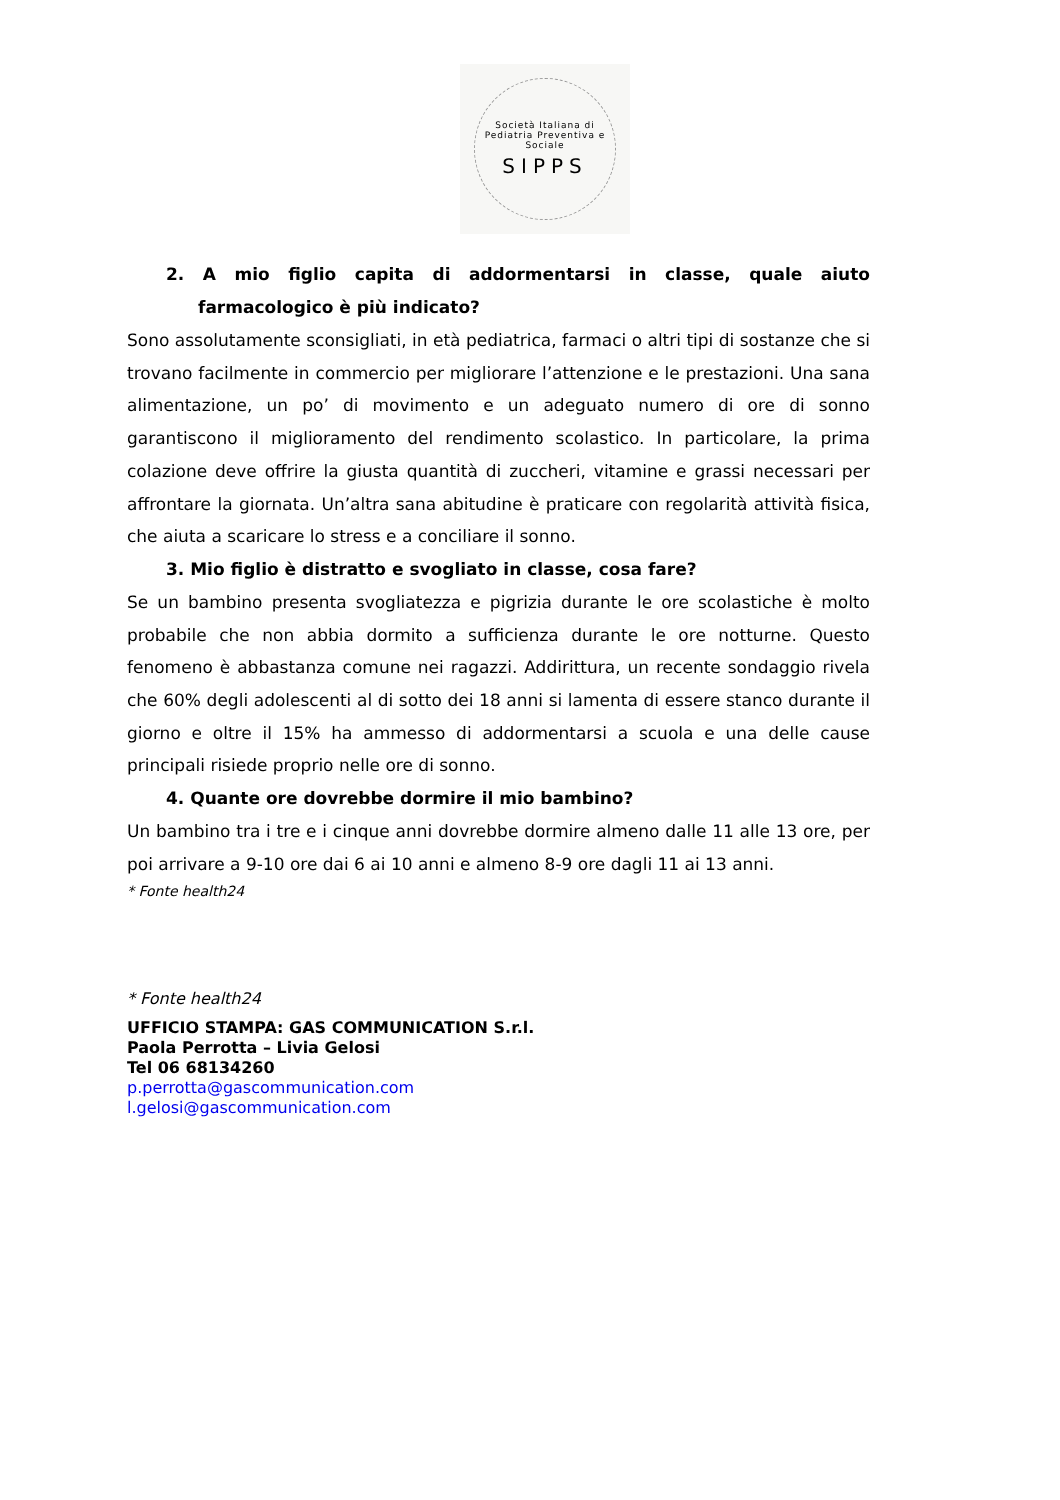Società Italiana di Pediatria Preventiva e Sociale
SIPPS
2. A mio figlio capita di addormentarsi in classe, quale aiuto farmacologico è più indicato?
Sono assolutamente sconsigliati, in età pediatrica, farmaci o altri tipi di sostanze che si trovano facilmente in commercio per migliorare l’attenzione e le prestazioni. Una sana alimentazione, un po’ di movimento e un adeguato numero di ore di sonno garantiscono il miglioramento del rendimento scolastico. In particolare, la prima colazione deve offrire la giusta quantità di zuccheri, vitamine e grassi necessari per affrontare la giornata. Un’altra sana abitudine è praticare con regolarità attività fisica, che aiuta a scaricare lo stress e a conciliare il sonno.
3. Mio figlio è distratto e svogliato in classe, cosa fare?
Se un bambino presenta svogliatezza e pigrizia durante le ore scolastiche è molto probabile che non abbia dormito a sufficienza durante le ore notturne. Questo fenomeno è abbastanza comune nei ragazzi. Addirittura, un recente sondaggio rivela che 60% degli adolescenti al di sotto dei 18 anni si lamenta di essere stanco durante il giorno e oltre il 15% ha ammesso di addormentarsi a scuola e una delle cause principali risiede proprio nelle ore di sonno.
4. Quante ore dovrebbe dormire il mio bambino?
Un bambino tra i tre e i cinque anni dovrebbe dormire almeno dalle 11 alle 13 ore, per poi arrivare a 9-10 ore dai 6 ai 10 anni e almeno 8-9 ore dagli 11 ai 13 anni.
* Fonte health24
* Fonte health24
UFFICIO STAMPA: GAS COMMUNICATION S.r.l.
Paola Perrotta – Livia Gelosi
Tel 06 68134260
p.perrotta@gascommunication.com
l.gelosi@gascommunication.com